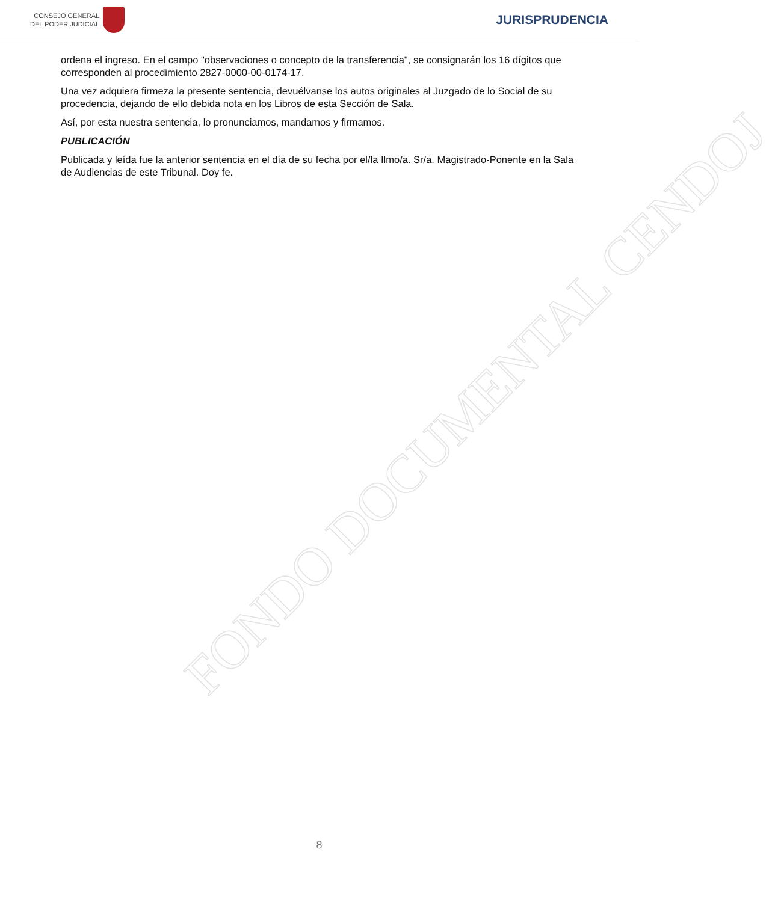CONSEJO GENERAL
DEL PODER JUDICIAL
JURISPRUDENCIA
ordena el ingreso. En el campo "observaciones o concepto de la transferencia", se consignarán los 16 dígitos que corresponden al procedimiento 2827-0000-00-0174-17.
Una vez adquiera firmeza la presente sentencia, devuélvanse los autos originales al Juzgado de lo Social de su procedencia, dejando de ello debida nota en los Libros de esta Sección de Sala.
Así, por esta nuestra sentencia, lo pronunciamos, mandamos y firmamos.
PUBLICACIÓN
Publicada y leída fue la anterior sentencia en el día de su fecha por el/la Ilmo/a. Sr/a. Magistrado-Ponente en la Sala de Audiencias de este Tribunal. Doy fe.
FONDO DOCUMENTAL CENDOJ
8